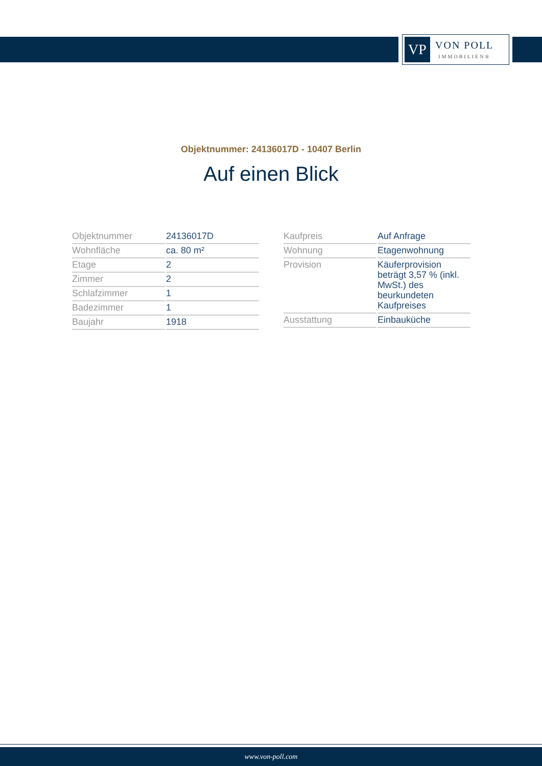VP
VON POLL
IMMOBILIEN®
Objektnummer: 24136017D - 10407 Berlin
Auf einen Blick
| Objektnummer | 24136017D |
| Wohnfläche | ca. 80 m² |
| Etage | 2 |
| Zimmer | 2 |
| Schlafzimmer | 1 |
| Badezimmer | 1 |
| Baujahr | 1918 |
| Kaufpreis | Auf Anfrage |
| Wohnung | Etagenwohnung |
| Provision | Käuferprovision beträgt 3,57 % (inkl. MwSt.) des beurkundeten Kaufpreises |
| Ausstattung | Einbauküche |
www.von-poll.com